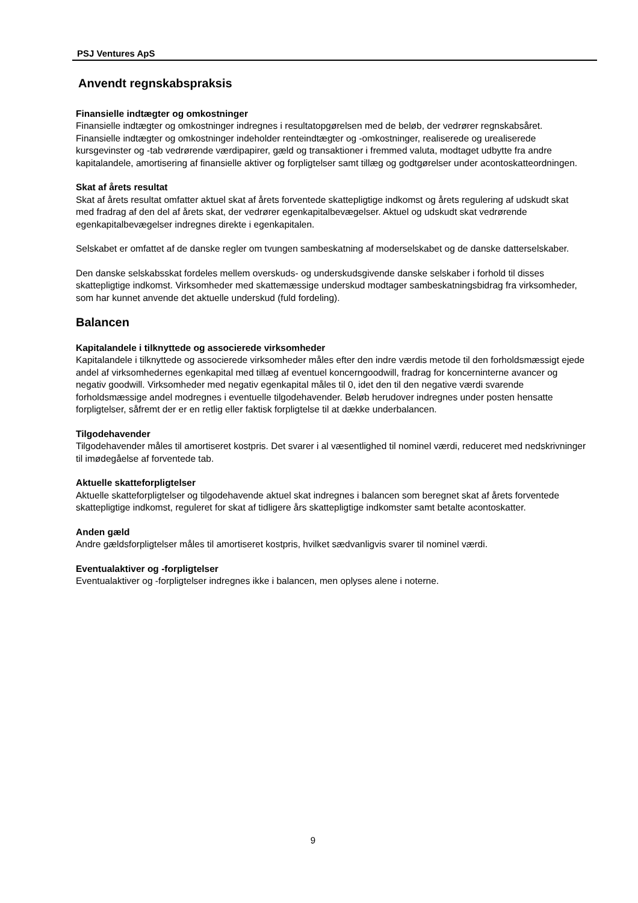PSJ Ventures ApS
Anvendt regnskabspraksis
Finansielle indtægter og omkostninger
Finansielle indtægter og omkostninger indregnes i resultatopgørelsen med de beløb, der vedrører regnskabsåret. Finansielle indtægter og omkostninger indeholder renteindtægter og -omkostninger, realiserede og urealiserede kursgevinster og -tab vedrørende værdipapirer, gæld og transaktioner i fremmed valuta, modtaget udbytte fra andre kapitalandele, amortisering af finansielle aktiver og forpligtelser samt tillæg og godtgørelser under acontoskatteordningen.
Skat af årets resultat
Skat af årets resultat omfatter aktuel skat af årets forventede skattepligtige indkomst og årets regulering af udskudt skat med fradrag af den del af årets skat, der vedrører egenkapitalbevægelser. Aktuel og udskudt skat vedrørende egenkapitalbevægelser indregnes direkte i egenkapitalen.
Selskabet er omfattet af de danske regler om tvungen sambeskatning af moderselskabet og de danske datterselskaber.
Den danske selskabsskat fordeles mellem overskuds- og underskudsgivende danske selskaber i forhold til disses skattepligtige indkomst. Virksomheder med skattemæssige underskud modtager sambeskatningsbidrag fra virksomheder, som har kunnet anvende det aktuelle underskud (fuld fordeling).
Balancen
Kapitalandele i tilknyttede og associerede virksomheder
Kapitalandele i tilknyttede og associerede virksomheder måles efter den indre værdis metode til den forholdsmæssigt ejede andel af virksomhedernes egenkapital med tillæg af eventuel koncerngoodwill, fradrag for koncerninterne avancer og negativ goodwill. Virksomheder med negativ egenkapital måles til 0, idet den til den negative værdi svarende forholdsmæssige andel modregnes i eventuelle tilgodehavender. Beløb herudover indregnes under posten hensatte forpligtelser, såfremt der er en retlig eller faktisk forpligtelse til at dække underbalancen.
Tilgodehavender
Tilgodehavender måles til amortiseret kostpris. Det svarer i al væsentlighed til nominel værdi, reduceret med nedskrivninger til imødegåelse af forventede tab.
Aktuelle skatteforpligtelser
Aktuelle skatteforpligtelser og tilgodehavende aktuel skat indregnes i balancen som beregnet skat af årets forventede skattepligtige indkomst, reguleret for skat af tidligere års skattepligtige indkomster samt betalte acontoskatter.
Anden gæld
Andre gældsforpligtelser måles til amortiseret kostpris, hvilket sædvanligvis svarer til nominel værdi.
Eventualaktiver og -forpligtelser
Eventualaktiver og -forpligtelser indregnes ikke i balancen, men oplyses alene i noterne.
9